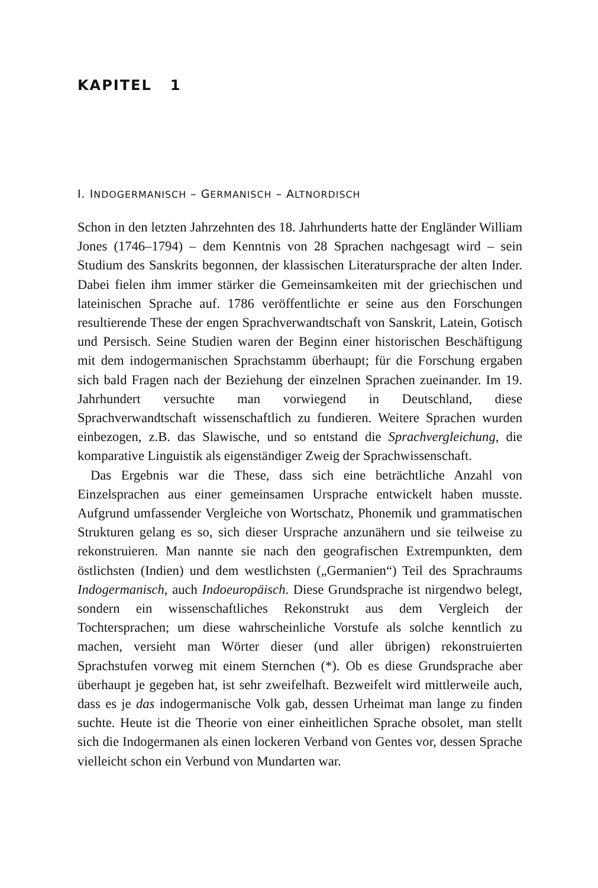KAPITEL 1
I. INDOGERMANISCH – GERMANISCH – ALTNORDISCH
Schon in den letzten Jahrzehnten des 18. Jahrhunderts hatte der Engländer William Jones (1746–1794) – dem Kenntnis von 28 Sprachen nachgesagt wird – sein Studium des Sanskrits begonnen, der klassischen Literatursprache der alten Inder. Dabei fielen ihm immer stärker die Gemeinsamkeiten mit der griechischen und lateinischen Sprache auf. 1786 veröffentlichte er seine aus den Forschungen resultierende These der engen Sprachverwandtschaft von Sanskrit, Latein, Gotisch und Persisch. Seine Studien waren der Beginn einer historischen Beschäftigung mit dem indogermanischen Sprachstamm überhaupt; für die Forschung ergaben sich bald Fragen nach der Beziehung der einzelnen Sprachen zueinander. Im 19. Jahrhundert versuchte man vorwiegend in Deutschland, diese Sprachverwandtschaft wissenschaftlich zu fundieren. Weitere Sprachen wurden einbezogen, z.B. das Slawische, und so entstand die Sprachvergleichung, die komparative Linguistik als eigenständiger Zweig der Sprachwissenschaft.
Das Ergebnis war die These, dass sich eine beträchtliche Anzahl von Einzelsprachen aus einer gemeinsamen Ursprache entwickelt haben musste. Aufgrund umfassender Vergleiche von Wortschatz, Phonemik und grammatischen Strukturen gelang es so, sich dieser Ursprache anzunähern und sie teilweise zu rekonstruieren. Man nannte sie nach den geografischen Extrempunkten, dem östlichsten (Indien) und dem westlichsten („Germanien“) Teil des Sprachraums Indogermanisch, auch Indoeuropäisch. Diese Grundsprache ist nirgendwo belegt, sondern ein wissenschaftliches Rekonstrukt aus dem Vergleich der Tochtersprachen; um diese wahrscheinliche Vorstufe als solche kenntlich zu machen, versieht man Wörter dieser (und aller übrigen) rekonstruierten Sprachstufen vorweg mit einem Sternchen (*). Ob es diese Grundsprache aber überhaupt je gegeben hat, ist sehr zweifelhaft. Bezweifelt wird mittlerweile auch, dass es je das indogermanische Volk gab, dessen Urheimat man lange zu finden suchte. Heute ist die Theorie von einer einheitlichen Sprache obsolet, man stellt sich die Indogermanen als einen lockeren Verband von Gentes vor, dessen Sprache vielleicht schon ein Verbund von Mundarten war.